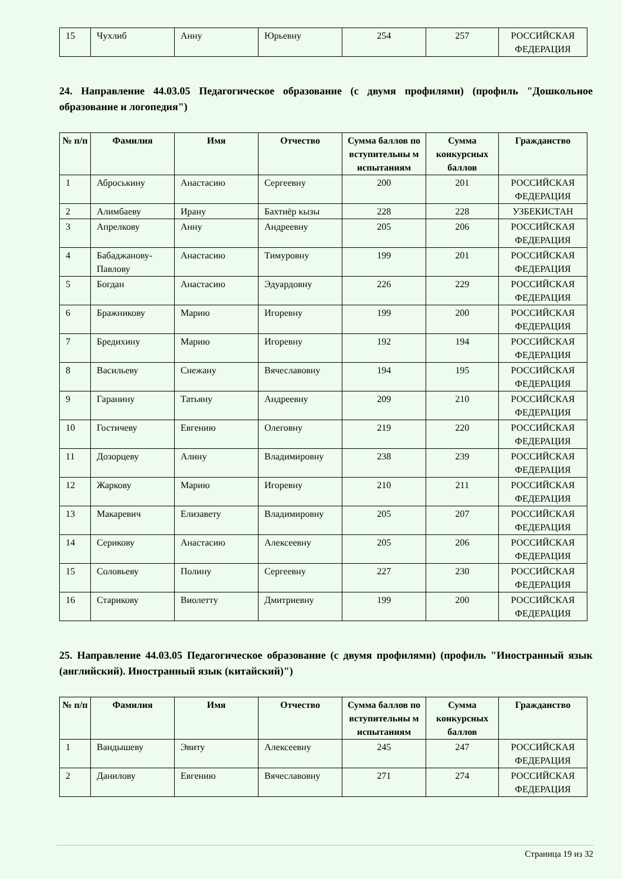| 15 | Чухлиб | Анну | Юрьевну | 254 | 257 | РОССИЙСКАЯ ФЕДЕРАЦИЯ |
24. Направление 44.03.05 Педагогическое образование (с двумя профилями) (профиль "Дошкольное образование и логопедия")
| № п/п | Фамилия | Имя | Отчество | Сумма баллов по вступительны м испытаниям | Сумма конкурсных баллов | Гражданство |
| --- | --- | --- | --- | --- | --- | --- |
| 1 | Аброськину | Анастасию | Сергеевну | 200 | 201 | РОССИЙСКАЯ ФЕДЕРАЦИЯ |
| 2 | Алимбаеву | Ирану | Бахтиёр кызы | 228 | 228 | УЗБЕКИСТАН |
| 3 | Апрелкову | Анну | Андреевну | 205 | 206 | РОССИЙСКАЯ ФЕДЕРАЦИЯ |
| 4 | Бабаджанову-Павлову | Анастасию | Тимуровну | 199 | 201 | РОССИЙСКАЯ ФЕДЕРАЦИЯ |
| 5 | Богдан | Анастасию | Эдуардовну | 226 | 229 | РОССИЙСКАЯ ФЕДЕРАЦИЯ |
| 6 | Бражникову | Марию | Игоревну | 199 | 200 | РОССИЙСКАЯ ФЕДЕРАЦИЯ |
| 7 | Бредихину | Марию | Игоревну | 192 | 194 | РОССИЙСКАЯ ФЕДЕРАЦИЯ |
| 8 | Васильеву | Снежану | Вячеславовну | 194 | 195 | РОССИЙСКАЯ ФЕДЕРАЦИЯ |
| 9 | Гаранину | Татьяну | Андреевну | 209 | 210 | РОССИЙСКАЯ ФЕДЕРАЦИЯ |
| 10 | Гостичеву | Евгению | Олеговну | 219 | 220 | РОССИЙСКАЯ ФЕДЕРАЦИЯ |
| 11 | Дозорцеву | Алину | Владимировну | 238 | 239 | РОССИЙСКАЯ ФЕДЕРАЦИЯ |
| 12 | Жаркову | Марию | Игоревну | 210 | 211 | РОССИЙСКАЯ ФЕДЕРАЦИЯ |
| 13 | Макаревич | Елизавету | Владимировну | 205 | 207 | РОССИЙСКАЯ ФЕДЕРАЦИЯ |
| 14 | Серикову | Анастасию | Алексеевну | 205 | 206 | РОССИЙСКАЯ ФЕДЕРАЦИЯ |
| 15 | Соловьеву | Полину | Сергеевну | 227 | 230 | РОССИЙСКАЯ ФЕДЕРАЦИЯ |
| 16 | Старикову | Виолетту | Дмитриевну | 199 | 200 | РОССИЙСКАЯ ФЕДЕРАЦИЯ |
25. Направление 44.03.05 Педагогическое образование (с двумя профилями) (профиль "Иностранный язык (английский). Иностранный язык (китайский)")
| № п/п | Фамилия | Имя | Отчество | Сумма баллов по вступительны м испытаниям | Сумма конкурсных баллов | Гражданство |
| --- | --- | --- | --- | --- | --- | --- |
| 1 | Вандышеву | Эвиту | Алексеевну | 245 | 247 | РОССИЙСКАЯ ФЕДЕРАЦИЯ |
| 2 | Данилову | Евгению | Вячеславовну | 271 | 274 | РОССИЙСКАЯ ФЕДЕРАЦИЯ |
Страница 19 из 32